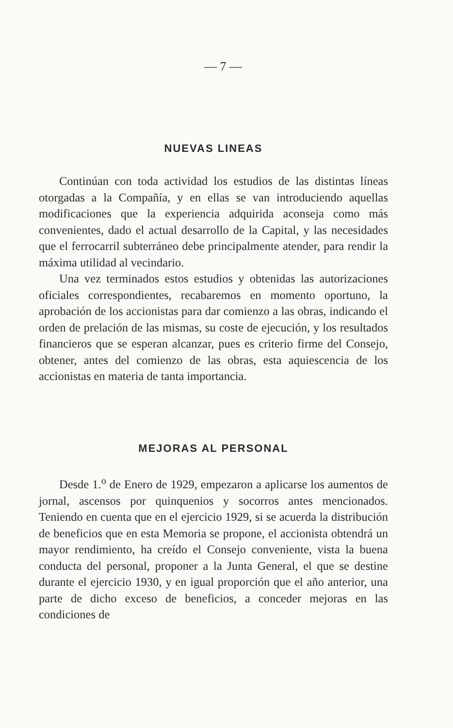— 7 —
NUEVAS LINEAS
Continúan con toda actividad los estudios de las distintas líneas otorgadas a la Compañía, y en ellas se van introduciendo aquellas modificaciones que la experiencia adquirida aconseja como más convenientes, dado el actual desarrollo de la Capital, y las necesidades que el ferrocarril subterráneo debe principalmente atender, para rendir la máxima utilidad al vecindario.
Una vez terminados estos estudios y obtenidas las autorizaciones oficiales correspondientes, recabaremos en momento oportuno, la aprobación de los accionistas para dar comienzo a las obras, indicando el orden de prelación de las mismas, su coste de ejecución, y los resultados financieros que se esperan alcanzar, pues es criterio firme del Consejo, obtener, antes del comienzo de las obras, esta aquiescencia de los accionistas en materia de tanta importancia.
MEJORAS AL PERSONAL
Desde 1.<sup>o</sup> de Enero de 1929, empezaron a aplicarse los aumentos de jornal, ascensos por quinquenios y socorros antes mencionados. Teniendo en cuenta que en el ejercicio 1929, si se acuerda la distribución de beneficios que en esta Memoria se propone, el accionista obtendrá un mayor rendimiento, ha creído el Consejo conveniente, vista la buena conducta del personal, proponer a la Junta General, el que se destine durante el ejercicio 1930, y en igual proporción que el año anterior, una parte de dicho exceso de beneficios, a conceder mejoras en las condiciones de